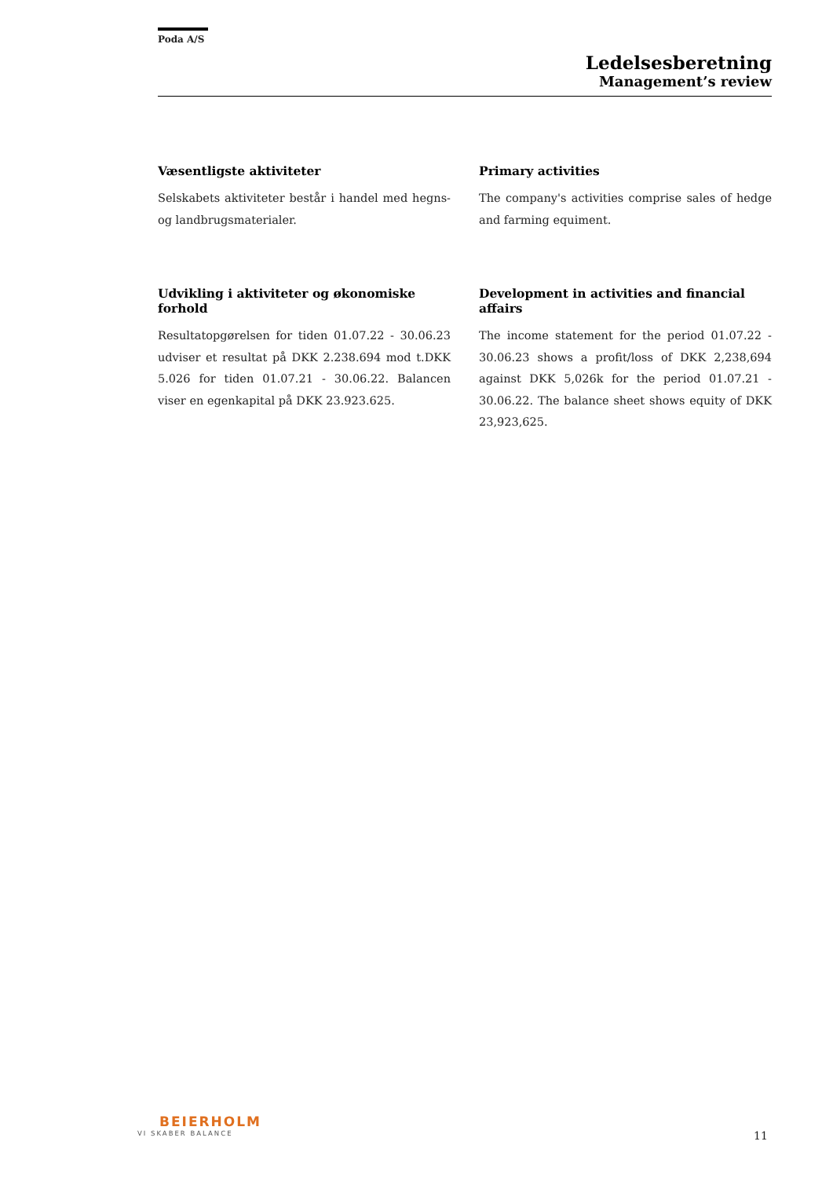Poda A/S
Ledelsesberetning
Management’s review
Væsentligste aktiviteter
Selskabets aktiviteter består i handel med hegns- og landbrugsmaterialer.
Udvikling i aktiviteter og økonomiske forhold
Resultatopgørelsen for tiden 01.07.22 - 30.06.23 udviser et resultat på DKK 2.238.694 mod t.DKK 5.026 for tiden 01.07.21 - 30.06.22. Balancen viser en egenkapital på DKK 23.923.625.
Primary activities
The company's activities comprise sales of hedge and farming equiment.
Development in activities and financial affairs
The income statement for the period 01.07.22 - 30.06.23 shows a profit/loss of DKK 2,238,694 against DKK 5,026k for the period 01.07.21 - 30.06.22. The balance sheet shows equity of DKK 23,923,625.
BEIERHOLM
VI SKABER BALANCE
11